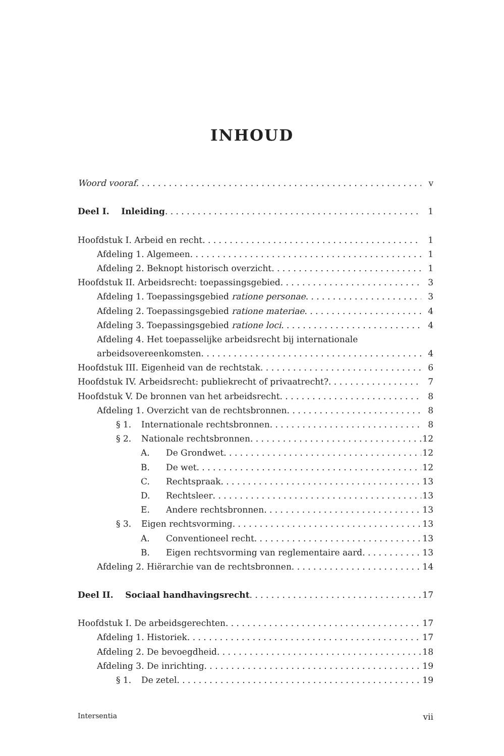INHOUD
Woord vooraf v
Deel I. Inleiding 1
Hoofdstuk I. Arbeid en recht 1
Afdeling 1. Algemeen 1
Afdeling 2. Beknopt historisch overzicht 1
Hoofdstuk II. Arbeidsrecht: toepassingsgebied 3
Afdeling 1. Toepassingsgebied ratione personae 3
Afdeling 2. Toepassingsgebied ratione materiae 4
Afdeling 3. Toepassingsgebied ratione loci 4
Afdeling 4. Het toepasselijke arbeidsrecht bij internationale
arbeidsovereenkomsten 4
Hoofdstuk III. Eigenheid van de rechtstak 6
Hoofdstuk IV. Arbeidsrecht: publiekrecht of privaatrecht? 7
Hoofdstuk V. De bronnen van het arbeidsrecht 8
Afdeling 1. Overzicht van de rechtsbronnen 8
§ 1. Internationale rechtsbronnen 8
§ 2. Nationale rechtsbronnen 12
A. De Grondwet 12
B. De wet 12
C. Rechtspraak 13
D. Rechtsleer 13
E. Andere rechtsbronnen 13
§ 3. Eigen rechtsvorming 13
A. Conventioneel recht 13
B. Eigen rechtsvorming van reglementaire aard 13
Afdeling 2. Hiërarchie van de rechtsbronnen 14
Deel II. Sociaal handhavingsrecht 17
Hoofdstuk I. De arbeidsgerechten 17
Afdeling 1. Historiek 17
Afdeling 2. De bevoegdheid 18
Afdeling 3. De inrichting 19
§ 1. De zetel 19
Intersentia vii